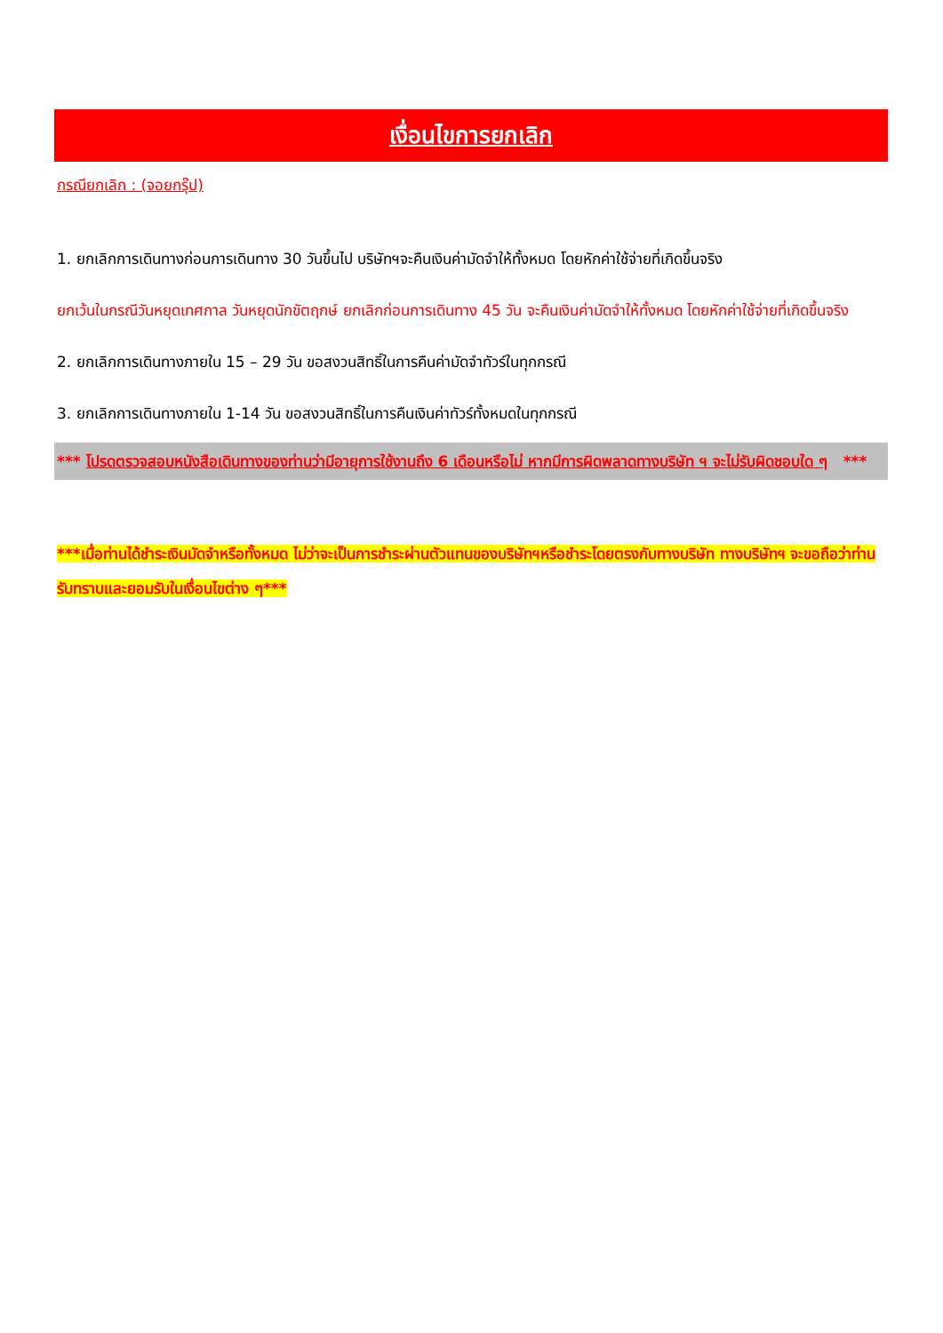เงื่อนไขการยกเลิก
กรณียกเลิก : (จอยกรุ๊ป)
1. ยกเลิกการเดินทางก่อนการเดินทาง 30 วันขึ้นไป บริษัทฯจะคืนเงินค่ามัดจำให้ทั้งหมด โดยหักค่าใช้จ่ายที่เกิดขึ้นจริง
ยกเว้นในกรณีวันหยุดเทศกาล วันหยุดนักขัตฤกษ์ ยกเลิกก่อนการเดินทาง 45 วัน จะคืนเงินค่ามัดจำให้ทั้งหมด โดยหักค่าใช้จ่ายที่เกิดขึ้นจริง
2. ยกเลิกการเดินทางภายใน 15 – 29 วัน ขอสงวนสิทธิ์ในการคืนค่ามัดจำทัวร์ในทุกกรณี
3. ยกเลิกการเดินทางภายใน 1-14 วัน ขอสงวนสิทธิ์ในการคืนเงินค่าทัวร์ทั้งหมดในทุกกรณี
*** โปรดตรวจสอบหนังสือเดินทางของท่านว่ามีอายุการใช้งานถึง 6 เดือนหรือไม่ หากมีการผิดพลาดทางบริษัท ฯ จะไม่รับผิดชอบใด ๆ ***
***เมื่อท่านได้ชำระเงินมัดจำหรือทั้งหมด ไม่ว่าจะเป็นการชำระผ่านตัวแทนของบริษัทฯหรือชำระโดยตรงกับทางบริษัท ทางบริษัทฯ จะขอถือว่าท่านรับทราบและยอมรับในเงื่อนไขต่าง ๆ***